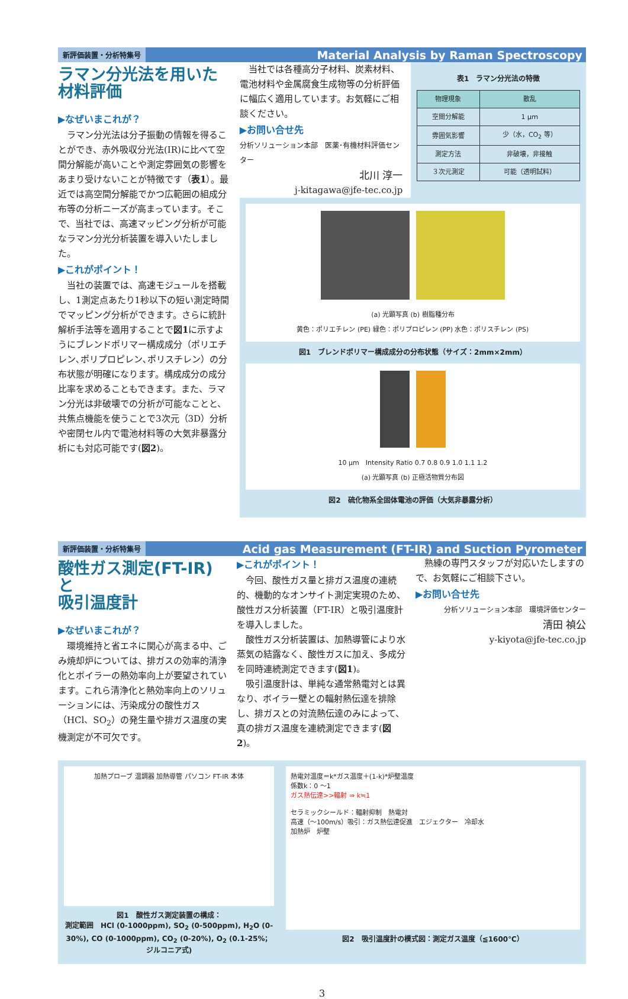新評価装置・分析特集号 Material Analysis by Raman Spectroscopy
ラマン分光法を用いた
材料評価
▶なぜいまこれが？
ラマン分光法は分子振動の情報を得ることができ、赤外吸収分光法(IR)に比べて空間分解能が高いことや測定雰囲気の影響をあまり受けないことが特徴です（表1）。最近では高空間分解能でかつ広範囲の組成分布等の分析ニーズが高まっています。そこで、当社では、高速マッピング分析が可能なラマン分光分析装置を導入いたしました。
▶これがポイント！
当社の装置では、高速モジュールを搭載し、1測定点あたり1秒以下の短い測定時間でマッピング分析ができます。さらに統計解析手法等を適用することで図1に示すようにブレンドポリマー構成成分（ポリエチレン､ポリプロピレン､ポリスチレン）の分布状態が明確になります。構成成分の成分比率を求めることもできます。また、ラマン分光は非破壊での分析が可能なことと、共焦点機能を使うことで3次元（3D）分析や密閉セル内で電池材料等の大気非暴露分析にも対応可能です(図2)。
当社では各種高分子材料、炭素材料、電池材料や金属腐食生成物等の分析評価に幅広く適用しています。お気軽にご相談ください。
▶お問い合せ先
分析ソリューション本部　医薬･有機材料評価センター
北川 淳一
j-kitagawa@jfe-tec.co.jp
表1　ラマン分光法の特徴
| 物理現象 | 散乱 |
| --- | --- |
| 空間分解能 | 1 μｍ |
| 雰囲気影響 | 少（水，CO<sub>2</sub> 等） |
| 測定方法 | 非破壊，非接触 |
| ３次元測定 | 可能（透明試料） |
(a) 光顕写真 (b) 樹脂種分布
黄色：ポリエチレン (PE) 緑色：ポリプロピレン (PP) 水色：ポリスチレン (PS)
図1　ブレンドポリマー構成成分の分布状態（サイズ：2mm×2mm）
10 μm　Intensity Ratio 0.7 0.8 0.9 1.0 1.1 1.2
(a) 光顕写真 (b) 正極活物質分布図
図2　硫化物系全固体電池の評価（大気非暴露分析）
新評価装置・分析特集号 Acid gas Measurement (FT-IR) and Suction Pyrometer
酸性ガス測定(FT-IR)と
吸引温度計
▶なぜいまこれが？
環境維持と省エネに関心が高まる中、ごみ焼却炉については、排ガスの効率的清浄化とボイラーの熱効率向上が要望されています。これら清浄化と熱効率向上のソリューションには、汚染成分の酸性ガス（HCl、SO<sub>2</sub>）の発生量や排ガス温度の実機測定が不可欠です。
▶これがポイント！
今回、酸性ガス量と排ガス温度の連続的、機動的なオンサイト測定実現のため、酸性ガス分析装置（FT-IR）と吸引温度計を導入しました。
酸性ガス分析装置は、加熱導管により水蒸気の結露なく、酸性ガスに加え、多成分を同時連続測定できます(図1)。
吸引温度計は、単純な通常熱電対とは異なり、ボイラー壁との輻射熱伝達を排除し、排ガスとの対流熱伝達のみによって、真の排ガス温度を連続測定できます(図2)。
熟練の専門スタッフが対応いたしますので、お気軽にご相談下さい。
▶お問い合せ先
分析ソリューション本部　環境評価センター
清田 禎公
y-kiyota@jfe-tec.co.jp
加熱プローブ 温調器 加熱導管 パソコン FT-IR 本体
図1　酸性ガス測定装置の構成：
測定範囲　HCl (0-1000ppm), SO<sub>2</sub> (0-500ppm), H<sub>2</sub>O (0-30%), CO (0-1000ppm), CO<sub>2</sub> (0-20%), O<sub>2</sub> (0.1-25%；ジルコニア式)
熱電対温度＝k*ガス温度＋(1-k)*炉壁温度
係数k：0 ～1
ガス熱伝達>>輻射 ⇒ k≒1
セラミックシールド：輻射抑制　熱電対
高速（～100m/s）吸引：ガス熱伝達促進　エジェクター　冷却水
加熱炉　炉壁
図2　吸引温度計の模式図：測定ガス温度（≦1600℃）
3